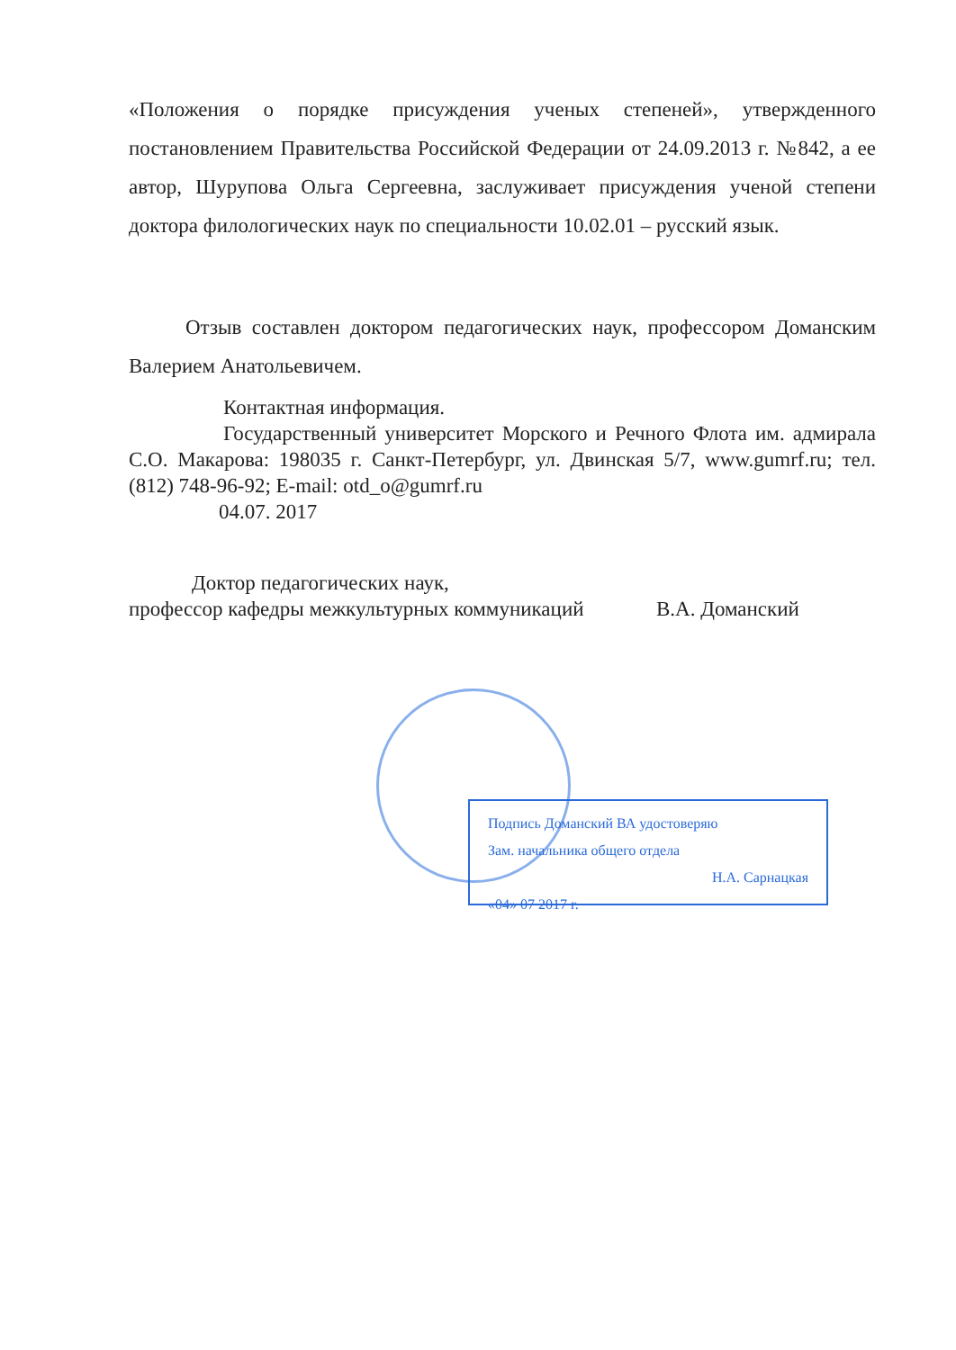«Положения о порядке присуждения ученых степеней», утвержденного постановлением Правительства Российской Федерации от 24.09.2013 г. №842, а ее автор, Шурупова Ольга Сергеевна, заслуживает присуждения ученой степени доктора филологических наук по специальности 10.02.01 – русский язык.
Отзыв составлен доктором педагогических наук, профессором Доманским Валерием Анатольевичем.
Контактная информация.
Государственный университет Морского и Речного Флота им. адмирала С.О. Макарова: 198035 г. Санкт-Петербург, ул. Двинская 5/7, www.gumrf.ru; тел. (812) 748-96-92; E-mail: otd_o@gumrf.ru
04.07. 2017
Доктор педагогических наук,
профессор кафедры межкультурных коммуникаций В.А. Доманский
Подпись Доманский ВА удостоверяю
Зам. начальника общего отдела
Н.А. Сарнацкая
«04» 07 2017 г.